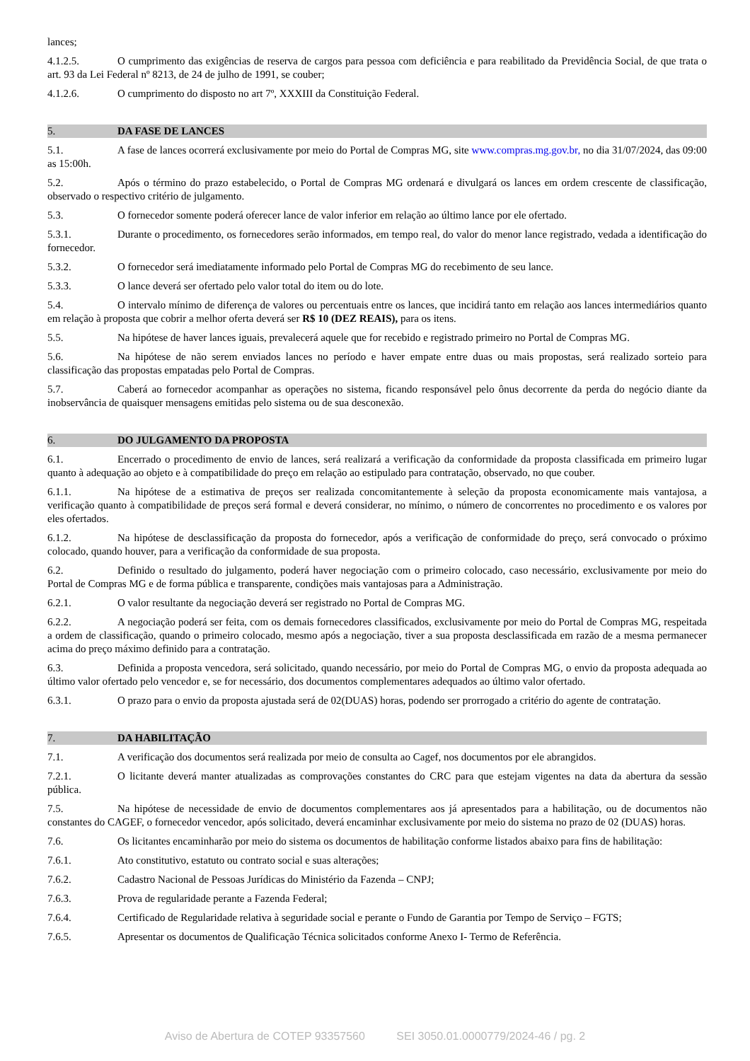lances;
4.1.2.5. O cumprimento das exigências de reserva de cargos para pessoa com deficiência e para reabilitado da Previdência Social, de que trata o art. 93 da Lei Federal nº 8213, de 24 de julho de 1991, se couber;
4.1.2.6. O cumprimento do disposto no art 7º, XXXIII da Constituição Federal.
5. DA FASE DE LANCES
5.1. A fase de lances ocorrerá exclusivamente por meio do Portal de Compras MG, site www.compras.mg.gov.br, no dia 31/07/2024, das 09:00 as 15:00h.
5.2. Após o término do prazo estabelecido, o Portal de Compras MG ordenará e divulgará os lances em ordem crescente de classificação, observado o respectivo critério de julgamento.
5.3. O fornecedor somente poderá oferecer lance de valor inferior em relação ao último lance por ele ofertado.
5.3.1. Durante o procedimento, os fornecedores serão informados, em tempo real, do valor do menor lance registrado, vedada a identificação do fornecedor.
5.3.2. O fornecedor será imediatamente informado pelo Portal de Compras MG do recebimento de seu lance.
5.3.3. O lance deverá ser ofertado pelo valor total do item ou do lote.
5.4. O intervalo mínimo de diferença de valores ou percentuais entre os lances, que incidirá tanto em relação aos lances intermediários quanto em relação à proposta que cobrir a melhor oferta deverá ser R$ 10 (DEZ REAIS), para os itens.
5.5. Na hipótese de haver lances iguais, prevalecerá aquele que for recebido e registrado primeiro no Portal de Compras MG.
5.6. Na hipótese de não serem enviados lances no período e haver empate entre duas ou mais propostas, será realizado sorteio para classificação das propostas empatadas pelo Portal de Compras.
5.7. Caberá ao fornecedor acompanhar as operações no sistema, ficando responsável pelo ônus decorrente da perda do negócio diante da inobservância de quaisquer mensagens emitidas pelo sistema ou de sua desconexão.
6. DO JULGAMENTO DA PROPOSTA
6.1. Encerrado o procedimento de envio de lances, será realizará a verificação da conformidade da proposta classificada em primeiro lugar quanto à adequação ao objeto e à compatibilidade do preço em relação ao estipulado para contratação, observado, no que couber.
6.1.1. Na hipótese de a estimativa de preços ser realizada concomitantemente à seleção da proposta economicamente mais vantajosa, a verificação quanto à compatibilidade de preços será formal e deverá considerar, no mínimo, o número de concorrentes no procedimento e os valores por eles ofertados.
6.1.2. Na hipótese de desclassificação da proposta do fornecedor, após a verificação de conformidade do preço, será convocado o próximo colocado, quando houver, para a verificação da conformidade de sua proposta.
6.2. Definido o resultado do julgamento, poderá haver negociação com o primeiro colocado, caso necessário, exclusivamente por meio do Portal de Compras MG e de forma pública e transparente, condições mais vantajosas para a Administração.
6.2.1. O valor resultante da negociação deverá ser registrado no Portal de Compras MG.
6.2.2. A negociação poderá ser feita, com os demais fornecedores classificados, exclusivamente por meio do Portal de Compras MG, respeitada a ordem de classificação, quando o primeiro colocado, mesmo após a negociação, tiver a sua proposta desclassificada em razão de a mesma permanecer acima do preço máximo definido para a contratação.
6.3. Definida a proposta vencedora, será solicitado, quando necessário, por meio do Portal de Compras MG, o envio da proposta adequada ao último valor ofertado pelo vencedor e, se for necessário, dos documentos complementares adequados ao último valor ofertado.
6.3.1. O prazo para o envio da proposta ajustada será de 02(DUAS) horas, podendo ser prorrogado a critério do agente de contratação.
7. DA HABILITAÇÃO
7.1. A verificação dos documentos será realizada por meio de consulta ao Cagef, nos documentos por ele abrangidos.
7.2.1. O licitante deverá manter atualizadas as comprovações constantes do CRC para que estejam vigentes na data da abertura da sessão pública.
7.5. Na hipótese de necessidade de envio de documentos complementares aos já apresentados para a habilitação, ou de documentos não constantes do CAGEF, o fornecedor vencedor, após solicitado, deverá encaminhar exclusivamente por meio do sistema no prazo de 02 (DUAS) horas.
7.6. Os licitantes encaminharão por meio do sistema os documentos de habilitação conforme listados abaixo para fins de habilitação:
7.6.1. Ato constitutivo, estatuto ou contrato social e suas alterações;
7.6.2. Cadastro Nacional de Pessoas Jurídicas do Ministério da Fazenda – CNPJ;
7.6.3. Prova de regularidade perante a Fazenda Federal;
7.6.4. Certificado de Regularidade relativa à seguridade social e perante o Fundo de Garantia por Tempo de Serviço – FGTS;
7.6.5. Apresentar os documentos de Qualificação Técnica solicitados conforme Anexo I- Termo de Referência.
Aviso de Abertura de COTEP 93357560 SEI 3050.01.0000779/2024-46 / pg. 2